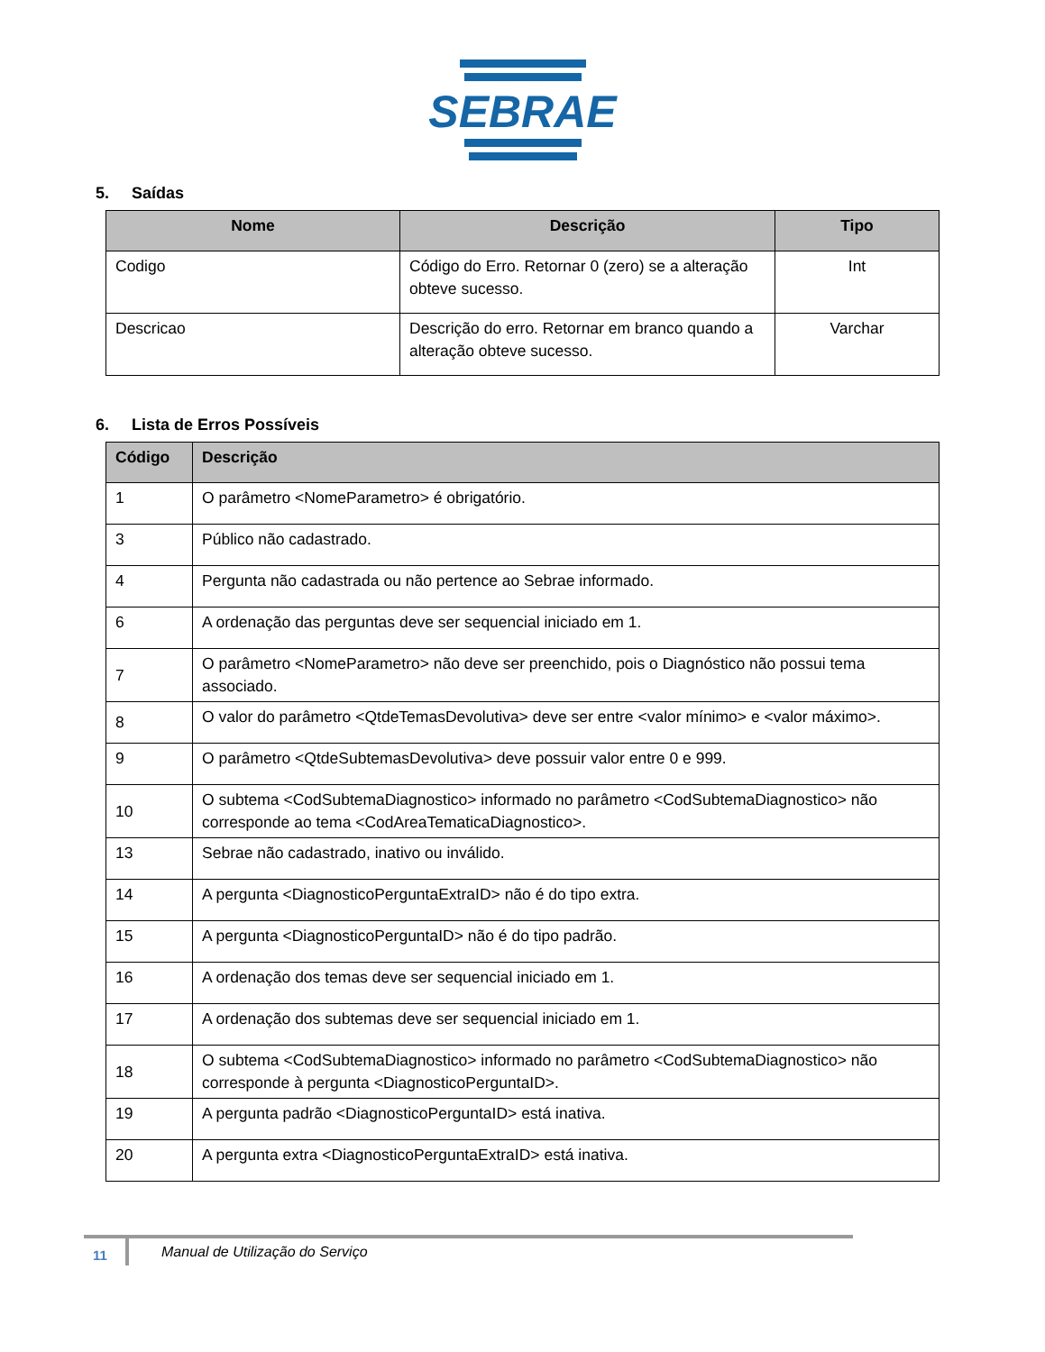SEBRAE
5. Saídas
| Nome | Descrição | Tipo |
| --- | --- | --- |
| Codigo | Código do Erro. Retornar 0 (zero) se a alteração obteve sucesso. | Int |
| Descricao | Descrição do erro. Retornar em branco quando a alteração obteve sucesso. | Varchar |
6. Lista de Erros Possíveis
| Código | Descrição |
| --- | --- |
| 1 | O parâmetro <NomeParametro> é obrigatório. |
| 3 | Público não cadastrado. |
| 4 | Pergunta não cadastrada ou não pertence ao Sebrae informado. |
| 6 | A ordenação das perguntas deve ser sequencial iniciado em 1. |
| 7 | O parâmetro <NomeParametro> não deve ser preenchido, pois o Diagnóstico não possui tema associado. |
| 8 | O valor do parâmetro <QtdeTemasDevolutiva> deve ser entre <valor mínimo> e <valor máximo>. |
| 9 | O parâmetro <QtdeSubtemasDevolutiva> deve possuir valor entre 0 e 999. |
| 10 | O subtema <CodSubtemaDiagnostico> informado no parâmetro <CodSubtemaDiagnostico> não corresponde ao tema <CodAreaTematicaDiagnostico>. |
| 13 | Sebrae não cadastrado, inativo ou inválido. |
| 14 | A pergunta <DiagnosticoPerguntaExtraID> não é do tipo extra. |
| 15 | A pergunta <DiagnosticoPerguntaID> não é do tipo padrão. |
| 16 | A ordenação dos temas deve ser sequencial iniciado em 1. |
| 17 | A ordenação dos subtemas deve ser sequencial iniciado em 1. |
| 18 | O subtema <CodSubtemaDiagnostico> informado no parâmetro <CodSubtemaDiagnostico> não corresponde à pergunta <DiagnosticoPerguntaID>. |
| 19 | A pergunta padrão <DiagnosticoPerguntaID> está inativa. |
| 20 | A pergunta extra <DiagnosticoPerguntaExtraID> está inativa. |
11 Manual de Utilização do Serviço